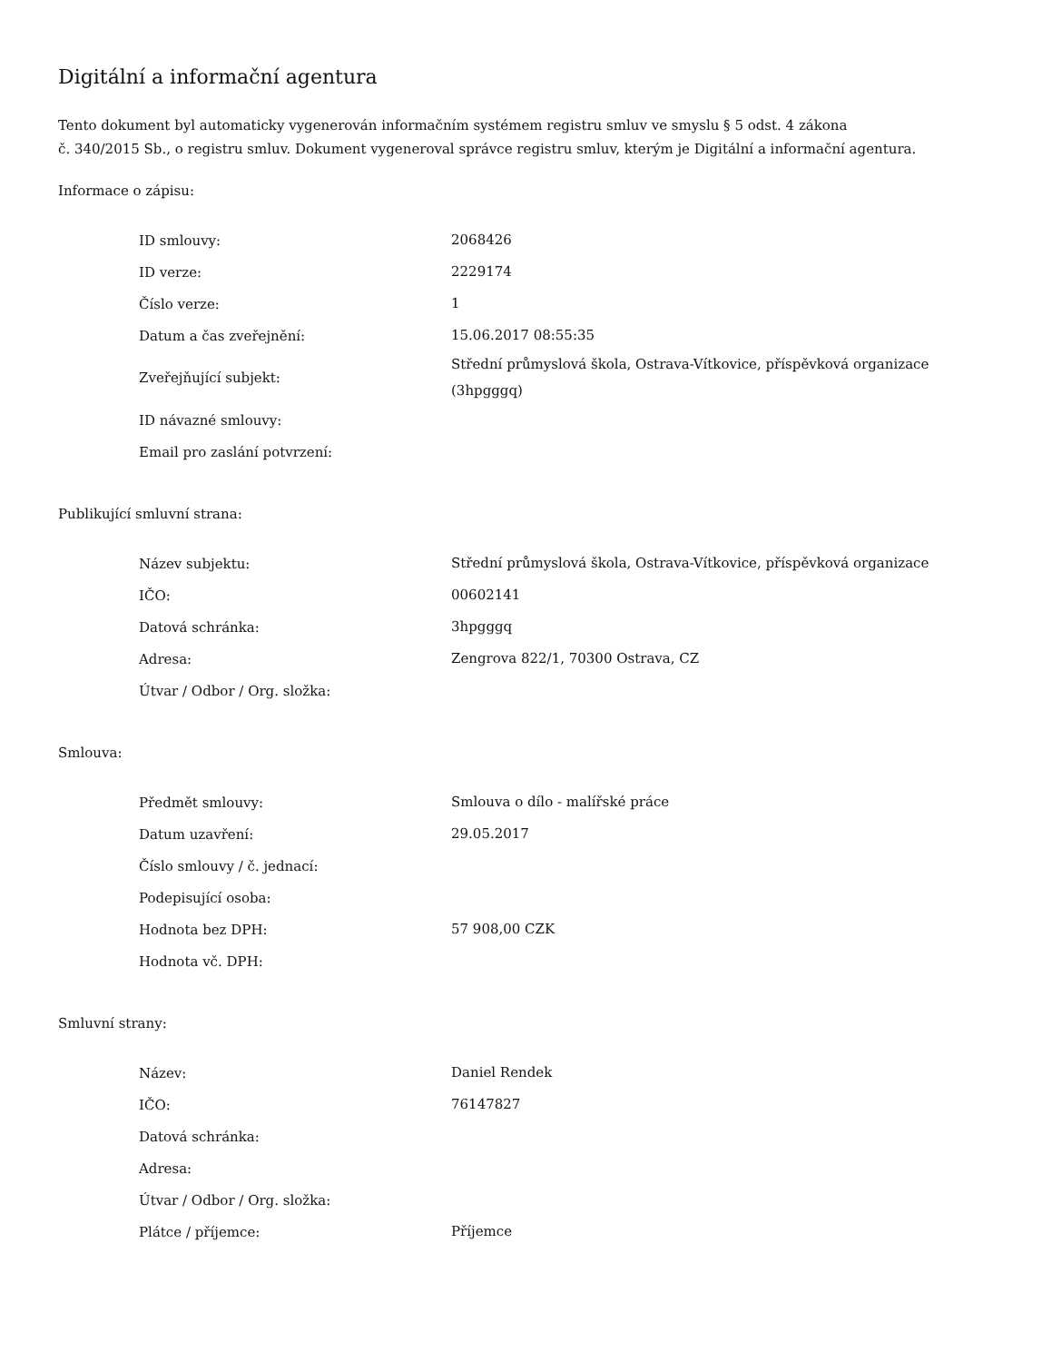Digitální a informační agentura
Tento dokument byl automaticky vygenerován informačním systémem registru smluv ve smyslu § 5 odst. 4 zákona
č. 340/2015 Sb., o registru smluv. Dokument vygeneroval správce registru smluv, kterým je Digitální a informační agentura.
Informace o zápisu:
| ID smlouvy: | 2068426 |
| ID verze: | 2229174 |
| Číslo verze: | 1 |
| Datum a čas zveřejnění: | 15.06.2017 08:55:35 |
| Zveřejňující subjekt: | Střední průmyslová škola, Ostrava-Vítkovice, příspěvková organizace (3hpgggq) |
| ID návazné smlouvy: | |
| Email pro zaslání potvrzení: | |
Publikující smluvní strana:
| Název subjektu: | Střední průmyslová škola, Ostrava-Vítkovice, příspěvková organizace |
| IČO: | 00602141 |
| Datová schránka: | 3hpgggq |
| Adresa: | Zengrova 822/1, 70300 Ostrava, CZ |
| Útvar / Odbor / Org. složka: | |
Smlouva:
| Předmět smlouvy: | Smlouva o dílo - malířské práce |
| Datum uzavření: | 29.05.2017 |
| Číslo smlouvy / č. jednací: | |
| Podepisující osoba: | |
| Hodnota bez DPH: | 57 908,00 CZK |
| Hodnota vč. DPH: | |
Smluvní strany:
| Název: | Daniel Rendek |
| IČO: | 76147827 |
| Datová schránka: | |
| Adresa: | |
| Útvar / Odbor / Org. složka: | |
| Plátce / příjemce: | Příjemce |